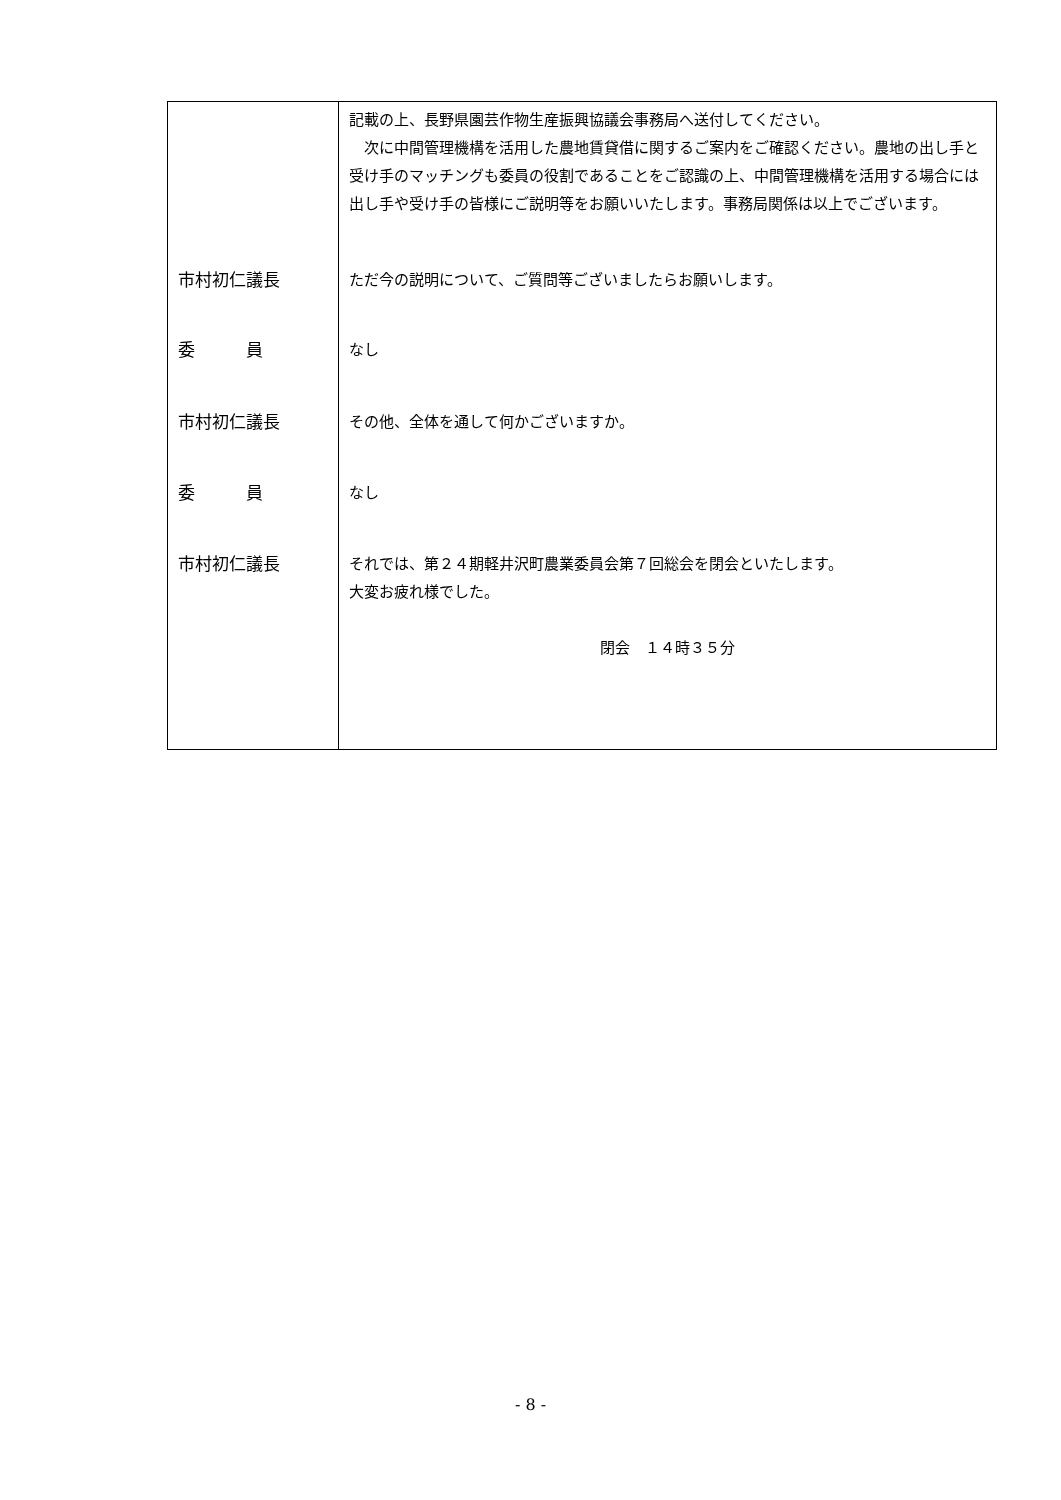| | 記載の上、長野県園芸作物生産振興協議会事務局へ送付してください。 次に中間管理機構を活用した農地賃貸借に関するご案内をご確認ください。農地の出し手と受け手のマッチングも委員の役割であることをご認識の上、中間管理機構を活用する場合には出し手や受け手の皆様にご説明等をお願いいたします。事務局関係は以上でございます。 |
| 市村初仁議長 | ただ今の説明について、ご質問等ございましたらお願いします。 |
| 委 員 | なし |
| 市村初仁議長 | その他、全体を通して何かございますか。 |
| 委 員 | なし |
| 市村初仁議長 | それでは、第２４期軽井沢町農業委員会第７回総会を閉会といたします。 大変お疲れ様でした。 閉会 １４時３５分 |
- 8 -